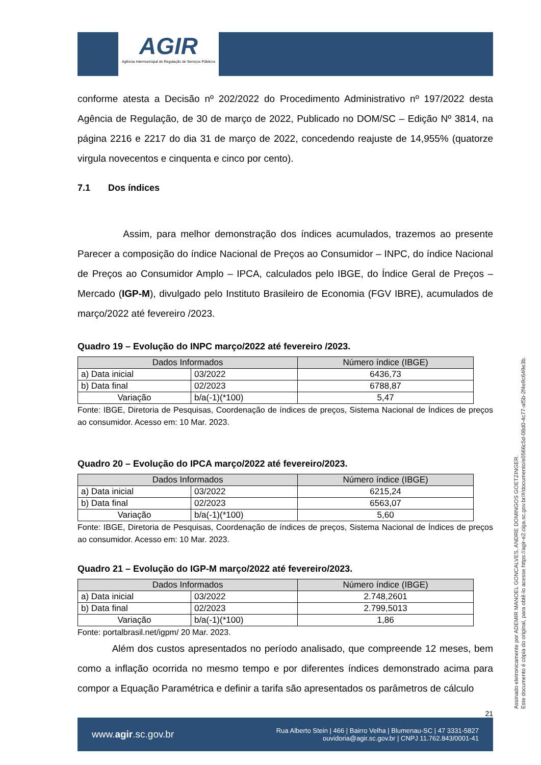AGIR
Agência Intermunicipal de Regulação de Serviços Públicos
conforme atesta a Decisão nº 202/2022 do Procedimento Administrativo nº 197/2022 desta Agência de Regulação, de 30 de março de 2022, Publicado no DOM/SC – Edição Nº 3814, na página 2216 e 2217 do dia 31 de março de 2022, concedendo reajuste de 14,955% (quatorze virgula novecentos e cinquenta e cinco por cento).
7.1 Dos índices
Assim, para melhor demonstração dos índices acumulados, trazemos ao presente Parecer a composição do índice Nacional de Preços ao Consumidor – INPC, do índice Nacional de Preços ao Consumidor Amplo – IPCA, calculados pelo IBGE, do Índice Geral de Preços – Mercado (IGP-M), divulgado pelo Instituto Brasileiro de Economia (FGV IBRE), acumulados de março/2022 até fevereiro /2023.
Quadro 19 – Evolução do INPC março/2022 até fevereiro /2023.
| Dados Informados | | Número índice (IBGE) |
| --- | --- | --- |
| a) Data inicial | 03/2022 | 6436,73 |
| b) Data final | 02/2023 | 6788,87 |
| Variação | b/a(-1)(*100) | 5,47 |
Fonte: IBGE, Diretoria de Pesquisas, Coordenação de índices de preços, Sistema Nacional de Índices de preços ao consumidor. Acesso em: 10 Mar. 2023.
Quadro 20 – Evolução do IPCA março/2022 até fevereiro/2023.
| Dados Informados | | Número índice (IBGE) |
| --- | --- | --- |
| a) Data inicial | 03/2022 | 6215,24 |
| b) Data final | 02/2023 | 6563,07 |
| Variação | b/a(-1)(*100) | 5,60 |
Fonte: IBGE, Diretoria de Pesquisas, Coordenação de índices de preços, Sistema Nacional de Índices de preços ao consumidor. Acesso em: 10 Mar. 2023.
Quadro 21 – Evolução do IGP-M março/2022 até fevereiro/2023.
| Dados Informados | | Número índice (IBGE) |
| --- | --- | --- |
| a) Data inicial | 03/2022 | 2.748,2601 |
| b) Data final | 02/2023 | 2.799,5013 |
| Variação | b/a(-1)(*100) | 1,86 |
Fonte: portalbrasil.net/igpm/ 20 Mar. 2023.
Além dos custos apresentados no período analisado, que compreende 12 meses, bem como a inflação ocorrida no mesmo tempo e por diferentes índices demonstrado acima para compor a Equação Paramétrica e definir a tarifa são apresentados os parâmetros de cálculo
21
www.agir.sc.gov.br Rua Alberto Stein | 466 | Bairro Velha | Blumenau-SC | 47 3331-5827
ouvidoria@agir.sc.gov.br | CNPJ 11.762.843/0001-41
Assinado eletronicamente por ADEMIR MANOEL GONCALVES, ANDRE DOMINGOS GOETZINGER.
Este documento é cópia do original, para obtê-lo acesse https://agir-e2.ciga.sc.gov.br/#/documento/e0566c5d-08d0-4c77-af5b-2f4e9c649e3b.